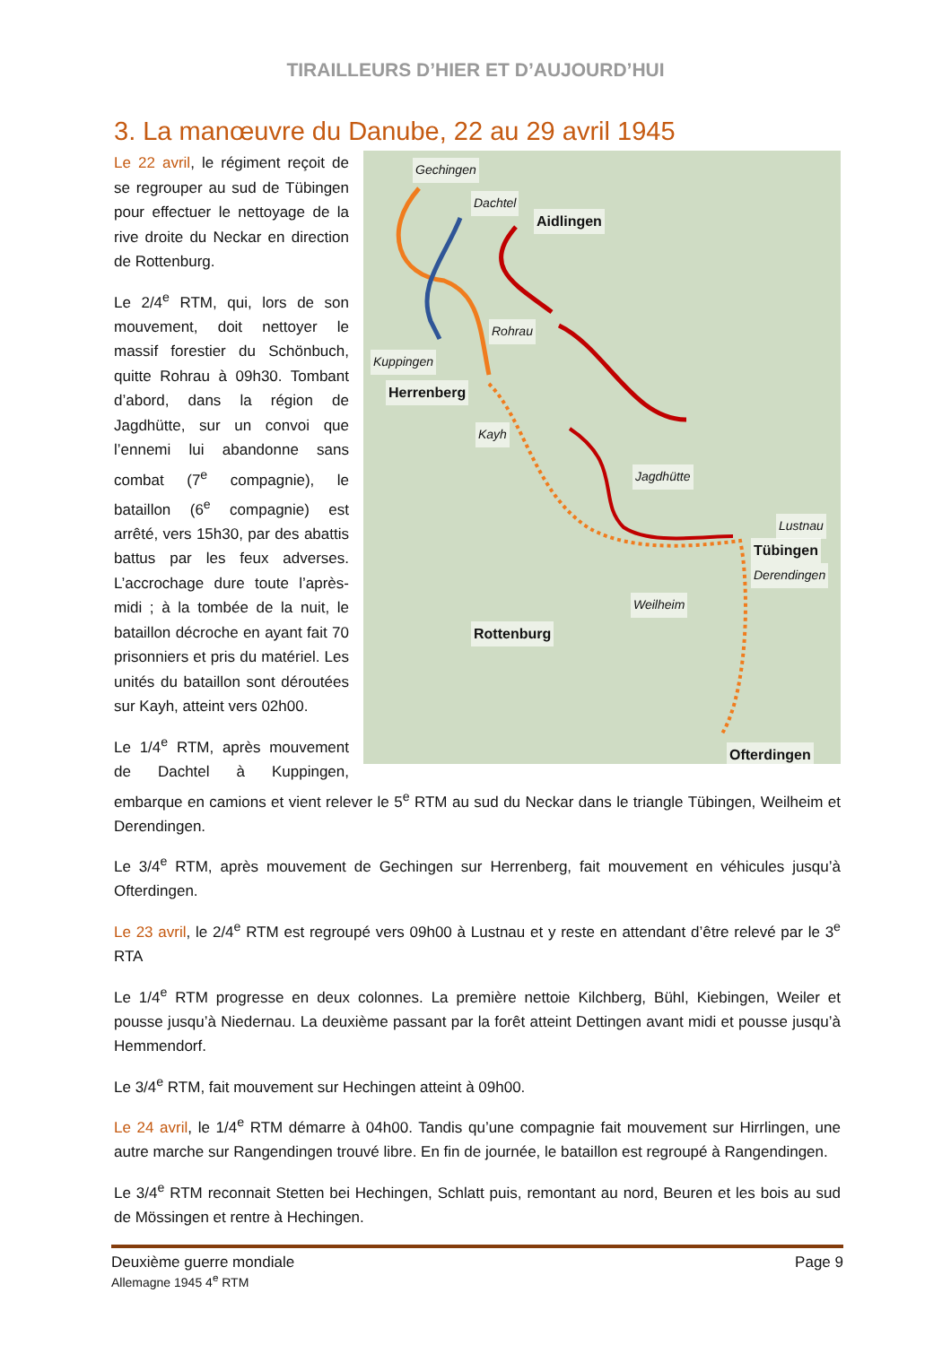TIRAILLEURS D’HIER ET D’AUJOURD’HUI
3. La manœuvre du Danube, 22 au 29 avril 1945
Gechingen
Dachtel
Aidlingen
Rohrau
Kuppingen
Herrenberg
Kayh
Jagdhütte
Lustnau
Tübingen
Derendingen
Weilheim
Rottenburg
Ofterdingen
Le 22 avril, le régiment reçoit de se regrouper au sud de Tübingen pour effectuer le nettoyage de la rive droite du Neckar en direction de Rottenburg.
Le 2/4<sup>e</sup> RTM, qui, lors de son mouvement, doit nettoyer le massif forestier du Schönbuch, quitte Rohrau à 09h30. Tombant d’abord, dans la région de Jagdhütte, sur un convoi que l’ennemi lui abandonne sans combat (7<sup>e</sup> compagnie), le bataillon (6<sup>e</sup> compagnie) est arrêté, vers 15h30, par des abattis battus par les feux adverses. L’accrochage dure toute l’après-midi ; à la tombée de la nuit, le bataillon décroche en ayant fait 70 prisonniers et pris du matériel. Les unités du bataillon sont déroutées sur Kayh, atteint vers 02h00.
Le 1/4<sup>e</sup> RTM, après mouvement de Dachtel à Kuppingen, embarque en camions et vient relever le 5<sup>e</sup> RTM au sud du Neckar dans le triangle Tübingen, Weilheim et Derendingen.
Le 3/4<sup>e</sup> RTM, après mouvement de Gechingen sur Herrenberg, fait mouvement en véhicules jusqu’à Ofterdingen.
Le 23 avril, le 2/4<sup>e</sup> RTM est regroupé vers 09h00 à Lustnau et y reste en attendant d’être relevé par le 3<sup>e</sup> RTA
Le 1/4<sup>e</sup> RTM progresse en deux colonnes. La première nettoie Kilchberg, Bühl, Kiebingen, Weiler et pousse jusqu’à Niedernau. La deuxième passant par la forêt atteint Dettingen avant midi et pousse jusqu’à Hemmendorf.
Le 3/4<sup>e</sup> RTM, fait mouvement sur Hechingen atteint à 09h00.
Le 24 avril, le 1/4<sup>e</sup> RTM démarre à 04h00. Tandis qu’une compagnie fait mouvement sur Hirrlingen, une autre marche sur Rangendingen trouvé libre. En fin de journée, le bataillon est regroupé à Rangendingen.
Le 3/4<sup>e</sup> RTM reconnait Stetten bei Hechingen, Schlatt puis, remontant au nord, Beuren et les bois au sud de Mössingen et rentre à Hechingen.
Page 9 Deuxième guerre mondiale
Allemagne 1945 4<sup>e</sup> RTM